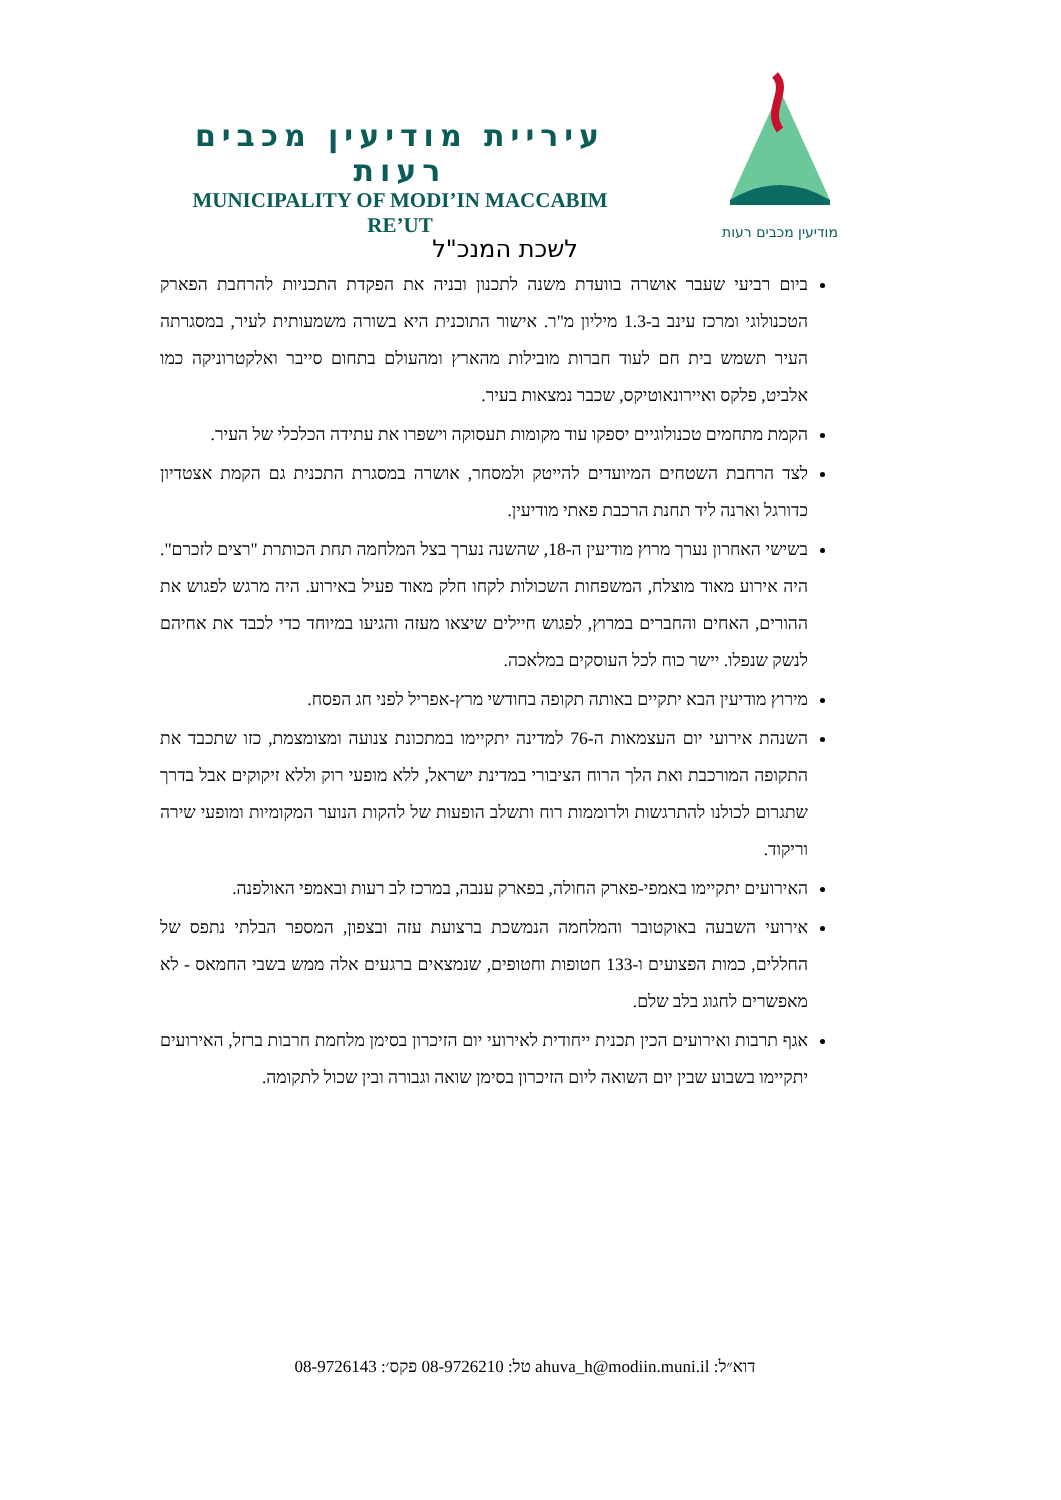עיריית מודיעין מכבים רעות
MUNICIPALITY OF MODI’IN MACCABIM RE’UT
מודיעין מכבים רעות
לשכת המנכ"ל
ביום רביעי שעבר אושרה בוועדת משנה לתכנון ובניה את הפקדת התכניות להרחבת הפארק הטכנולוגי ומרכז עינב ב-1.3 מיליון מ"ר. אישור התוכנית היא בשורה משמעותית לעיר, במסגרתה העיר תשמש בית חם לעוד חברות מובילות מהארץ ומהעולם בתחום סייבר ואלקטרוניקה כמו אלביט, פלקס ואיירונאוטיקס, שכבר נמצאות בעיר.
הקמת מתחמים טכנולוגיים יספקו עוד מקומות תעסוקה וישפרו את עתידה הכלכלי של העיר.
לצד הרחבת השטחים המיועדים להייטק ולמסחר, אושרה במסגרת התכנית גם הקמת אצטדיון כדורגל וארנה ליד תחנת הרכבת פאתי מודיעין.
בשישי האחרון נערך מרוץ מודיעין ה-18, שהשנה נערך בצל המלחמה תחת הכותרת "רצים לזכרם". היה אירוע מאוד מוצלח, המשפחות השכולות לקחו חלק מאוד פעיל באירוע. היה מרגש לפגוש את ההורים, האחים והחברים במרוץ, לפגוש חיילים שיצאו מעזה והגיעו במיוחד כדי לכבד את אחיהם לנשק שנפלו. יישר כוח לכל העוסקים במלאכה.
מירוץ מודיעין הבא יתקיים באותה תקופה בחודשי מרץ-אפריל לפני חג הפסח.
השנהת אירועי יום העצמאות ה-76 למדינה יתקיימו במתכונת צנועה ומצומצמת, כזו שתכבד את התקופה המורכבת ואת הלך הרוח הציבורי במדינת ישראל, ללא מופעי רוק וללא זיקוקים אבל בדרך שתגרום לכולנו להתרגשות ולרוממות רוח ותשלב הופעות של להקות הנוער המקומיות ומופעי שירה וריקוד.
האירועים יתקיימו באמפי-פארק החולה, בפארק ענבה, במרכז לב רעות ובאמפי האולפנה.
אירועי השבעה באוקטובר והמלחמה הנמשכת ברצועת עזה ובצפון, המספר הבלתי נתפס של החללים, כמות הפצועים ו-133 חטופות וחטופים, שנמצאים ברגעים אלה ממש בשבי החמאס - לא מאפשרים לחגוג בלב שלם.
אגף תרבות ואירועים הכין תכנית ייחודית לאירועי יום הזיכרון בסימן מלחמת חרבות ברזל, האירועים יתקיימו בשבוע שבין יום השואה ליום הזיכרון בסימן שואה וגבורה ובין שכול לתקומה.
דוא״ל: ahuva_h@modiin.muni.il טל: 08-9726210 פקס׳: 08-9726143